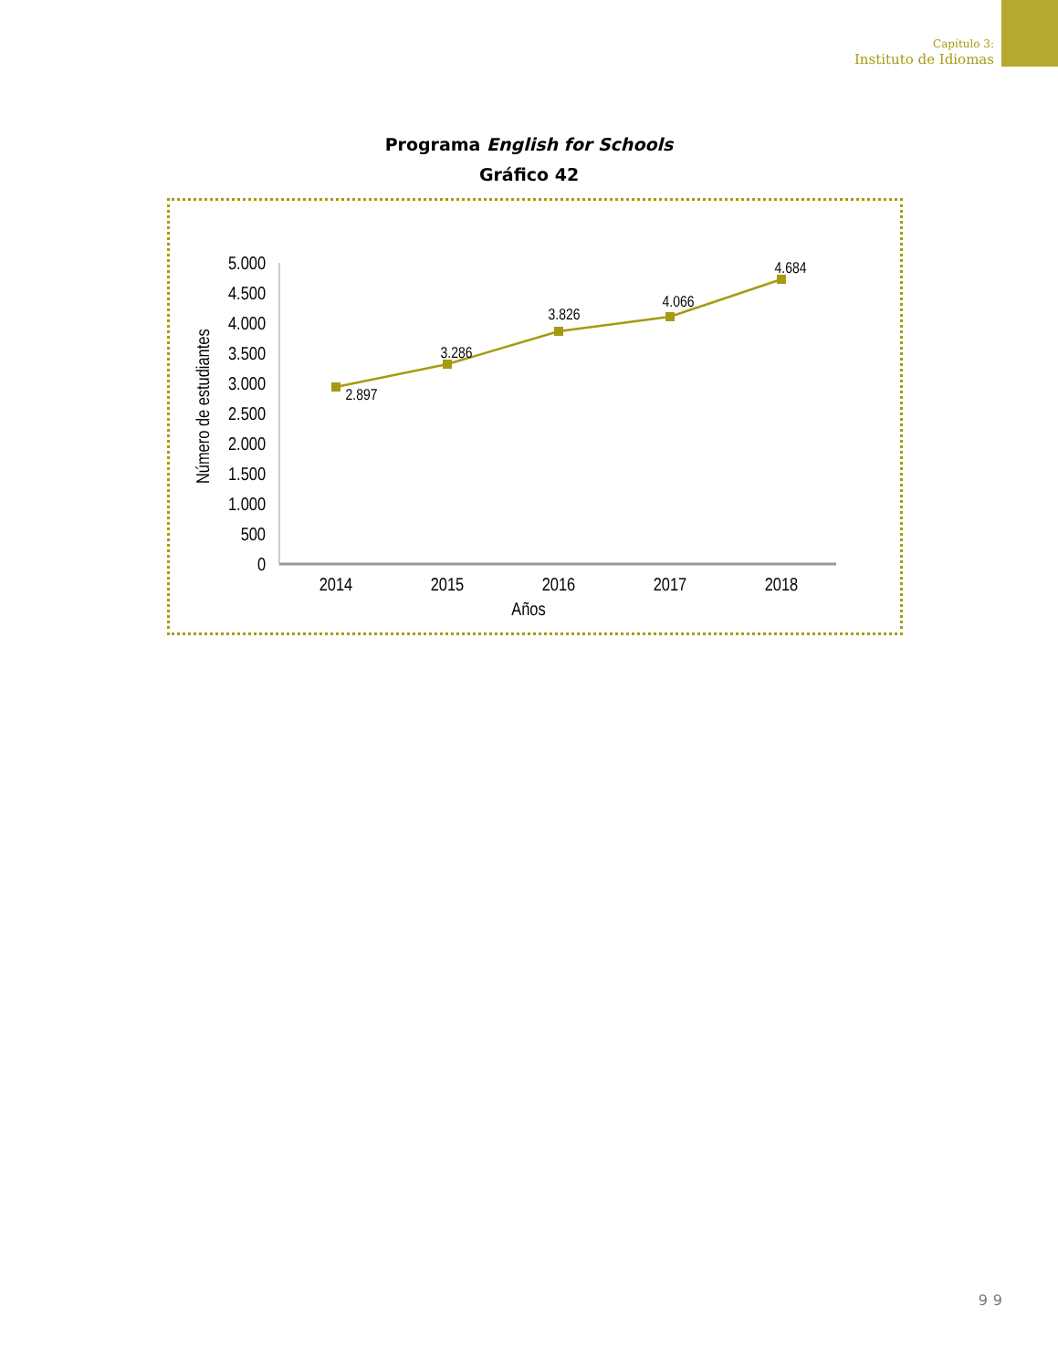Capítulo 3:
Instituto de Idiomas
Programa English for Schools
Gráfico 42
5.000
4.500
4.000
3.500
3.000
2.500
2.000
1.500
1.000
500
0
Número de estudiantes
2014
2015
2016
2017
2018
Años
2.897
3.286
3.826
4.066
4.684
99